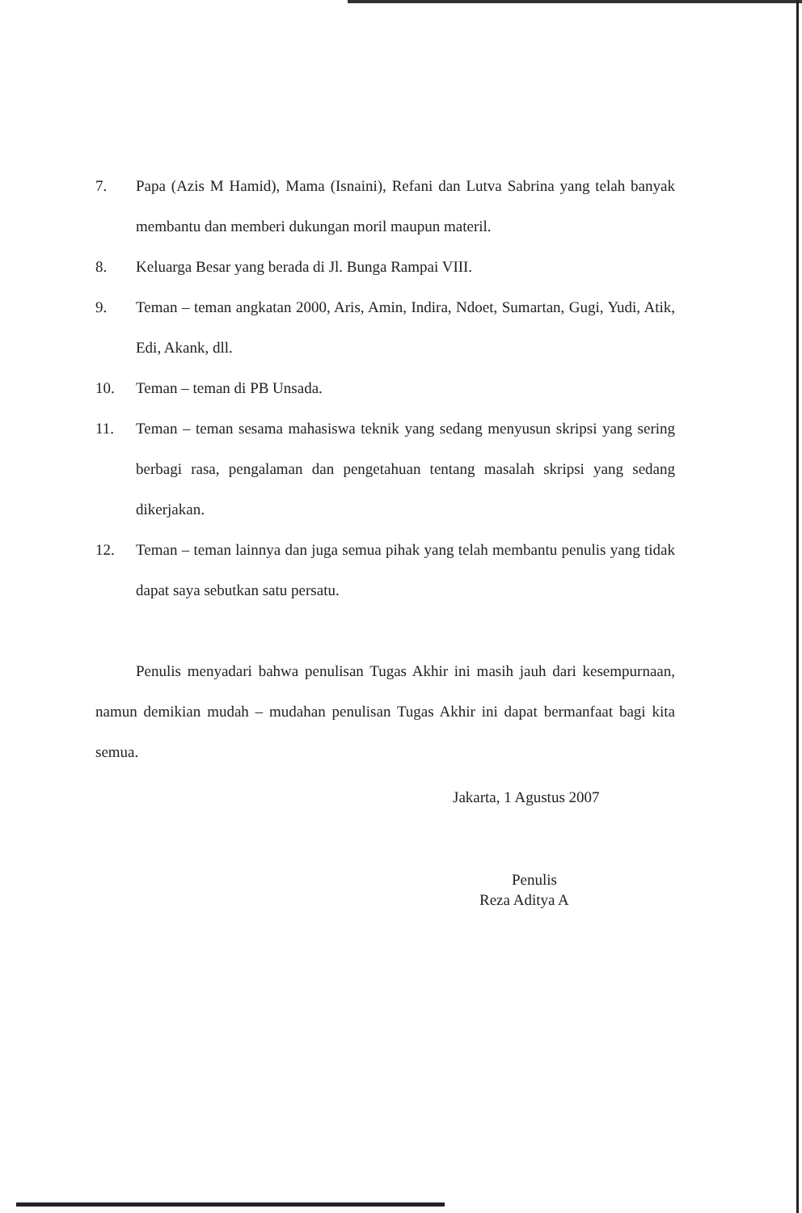7. Papa (Azis M Hamid), Mama (Isnaini), Refani dan Lutva Sabrina yang telah banyak membantu dan memberi dukungan moril maupun materil.
8. Keluarga Besar yang berada di Jl. Bunga Rampai VIII.
9. Teman – teman angkatan 2000, Aris, Amin, Indira, Ndoet, Sumartan, Gugi, Yudi, Atik, Edi, Akank, dll.
10. Teman – teman di PB Unsada.
11. Teman – teman sesama mahasiswa teknik yang sedang menyusun skripsi yang sering berbagi rasa, pengalaman dan pengetahuan tentang masalah skripsi yang sedang dikerjakan.
12. Teman – teman lainnya dan juga semua pihak yang telah membantu penulis yang tidak dapat saya sebutkan satu persatu.
Penulis menyadari bahwa penulisan Tugas Akhir ini masih jauh dari kesempurnaan, namun demikian mudah – mudahan penulisan Tugas Akhir ini dapat bermanfaat bagi kita semua.
Jakarta, 1 Agustus 2007
Penulis
Reza Aditya A